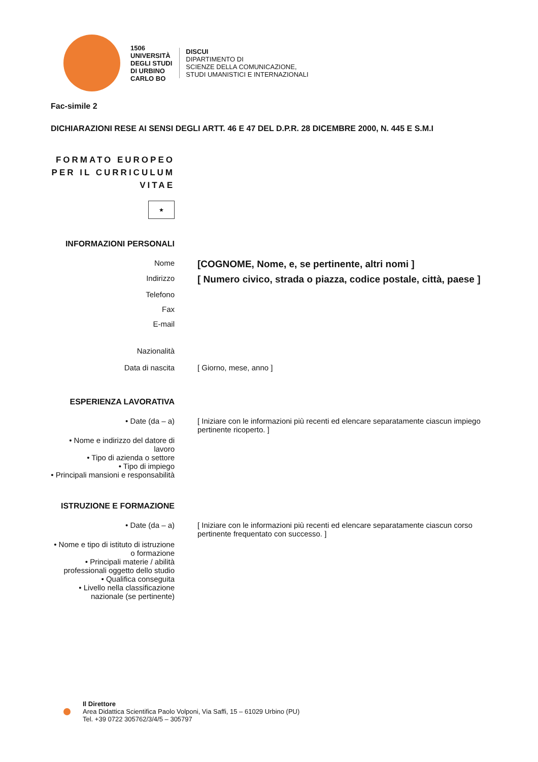1506
UNIVERSITÀ
DEGLI STUDI
DI URBINO
CARLO BO
DISCUI
DIPARTIMENTO DI
SCIENZE DELLA COMUNICAZIONE,
STUDI UMANISTICI E INTERNAZIONALI
Fac-simile 2
DICHIARAZIONI RESE AI SENSI DEGLI ARTT. 46 E 47 DEL D.P.R. 28 DICEMBRE 2000, N. 445 E S.M.I
FORMATO EUROPEO PER IL CURRICULUM VITAE
★
INFORMAZIONI PERSONALI
Nome
[COGNOME, Nome, e, se pertinente, altri nomi ]
Indirizzo
[ Numero civico, strada o piazza, codice postale, città, paese ]
Telefono
Fax
E-mail
Nazionalità
Data di nascita [ Giorno, mese, anno ]
ESPERIENZA LAVORATIVA
• Date (da – a) [ Iniziare con le informazioni più recenti ed elencare separatamente ciascun impiego pertinente ricoperto. ]
• Nome e indirizzo del datore di lavoro
• Tipo di azienda o settore
• Tipo di impiego
• Principali mansioni e responsabilità
ISTRUZIONE E FORMAZIONE
• Date (da – a) [ Iniziare con le informazioni più recenti ed elencare separatamente ciascun corso pertinente frequentato con successo. ]
• Nome e tipo di istituto di istruzione o formazione
• Principali materie / abilità professionali oggetto dello studio
• Qualifica conseguita
• Livello nella classificazione nazionale (se pertinente)
Il Direttore
Area Didattica Scientifica Paolo Volponi, Via Saffi, 15 – 61029 Urbino (PU)
Tel. +39 0722 305762/3/4/5 – 305797